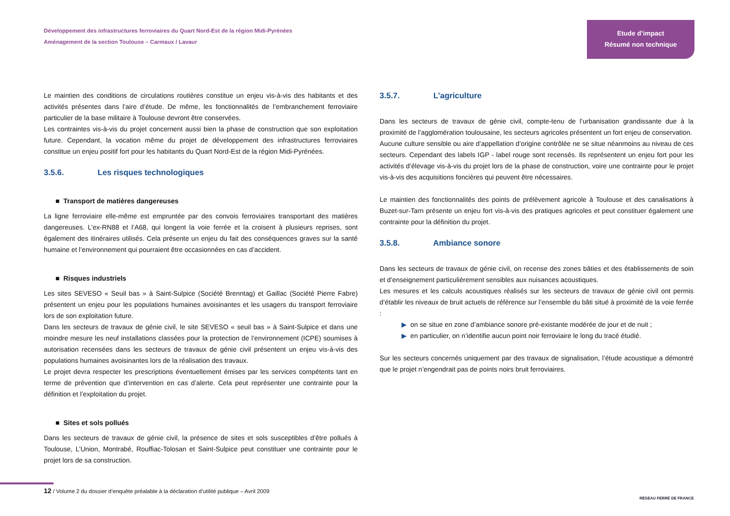Développement des infrastructures ferroviaires du Quart Nord-Est de la région Midi-Pyrénées
Aménagement de la section Toulouse – Carmaux / Lavaur
Etude d’impact
Résumé non technique
Le maintien des conditions de circulations routières constitue un enjeu vis-à-vis des habitants et des activités présentes dans l’aire d’étude. De même, les fonctionnalités de l’embranchement ferroviaire particulier de la base militaire à Toulouse devront être conservées.
Les contraintes vis-à-vis du projet concernent aussi bien la phase de construction que son exploitation future. Cependant, la vocation même du projet de développement des infrastructures ferroviaires constitue un enjeu positif fort pour les habitants du Quart Nord-Est de la région Midi-Pyrénées.
3.5.6. Les risques technologiques
■ Transport de matières dangereuses
La ligne ferroviaire elle-même est empruntée par des convois ferroviaires transportant des matières dangereuses. L’ex-RN88 et l’A68, qui longent la voie ferrée et la croisent à plusieurs reprises, sont également des itinéraires utilisés. Cela présente un enjeu du fait des conséquences graves sur la santé humaine et l’environnement qui pourraient être occasionnées en cas d’accident.
■ Risques industriels
Les sites SEVESO « Seuil bas » à Saint-Sulpice (Société Brenntag) et Gaillac (Société Pierre Fabre) présentent un enjeu pour les populations humaines avoisinantes et les usagers du transport ferroviaire lors de son exploitation future.
Dans les secteurs de travaux de génie civil, le site SEVESO « seuil bas » à Saint-Sulpice et dans une moindre mesure les neuf installations classées pour la protection de l’environnement (ICPE) soumises à autorisation recensées dans les secteurs de travaux de génie civil présentent un enjeu vis-à-vis des populations humaines avoisinantes lors de la réalisation des travaux.
Le projet devra respecter les prescriptions éventuellement émises par les services compétents tant en terme de prévention que d’intervention en cas d’alerte. Cela peut représenter une contrainte pour la définition et l’exploitation du projet.
■ Sites et sols pollués
Dans les secteurs de travaux de génie civil, la présence de sites et sols susceptibles d’être pollués à Toulouse, L’Union, Montrabé, Rouffiac-Tolosan et Saint-Sulpice peut constituer une contrainte pour le projet lors de sa construction.
3.5.7. L’agriculture
Dans les secteurs de travaux de génie civil, compte-tenu de l’urbanisation grandissante due à la proximité de l’agglomération toulousaine, les secteurs agricoles présentent un fort enjeu de conservation.
Aucune culture sensible ou aire d’appellation d’origine contrôlée ne se situe néanmoins au niveau de ces secteurs. Cependant des labels IGP - label rouge sont recensés. Ils représentent un enjeu fort pour les activités d’élevage vis-à-vis du projet lors de la phase de construction, voire une contrainte pour le projet vis-à-vis des acquisitions foncières qui peuvent être nécessaires.
Le maintien des fonctionnalités des points de prélèvement agricole à Toulouse et des canalisations à Buzet-sur-Tarn présente un enjeu fort vis-à-vis des pratiques agricoles et peut constituer également une contrainte pour la définition du projet.
3.5.8. Ambiance sonore
Dans les secteurs de travaux de génie civil, on recense des zones bâties et des établissements de soin et d’enseignement particulièrement sensibles aux nuisances acoustiques.
Les mesures et les calculs acoustiques réalisés sur les secteurs de travaux de génie civil ont permis d’établir les niveaux de bruit actuels de référence sur l’ensemble du bâti situé à proximité de la voie ferrée :
▶ on se situe en zone d’ambiance sonore pré-existante modérée de jour et de nuit ;
▶ en particulier, on n’identifie aucun point noir ferroviaire le long du tracé étudié.
Sur les secteurs concernés uniquement par des travaux de signalisation, l’étude acoustique a démontré que le projet n’engendrait pas de points noirs bruit ferroviaires.
12 / Volume 2 du dossier d’enquête préalable à la déclaration d’utilité publique – Avril 2009
RÉSEAU FERRÉ DE FRANCE